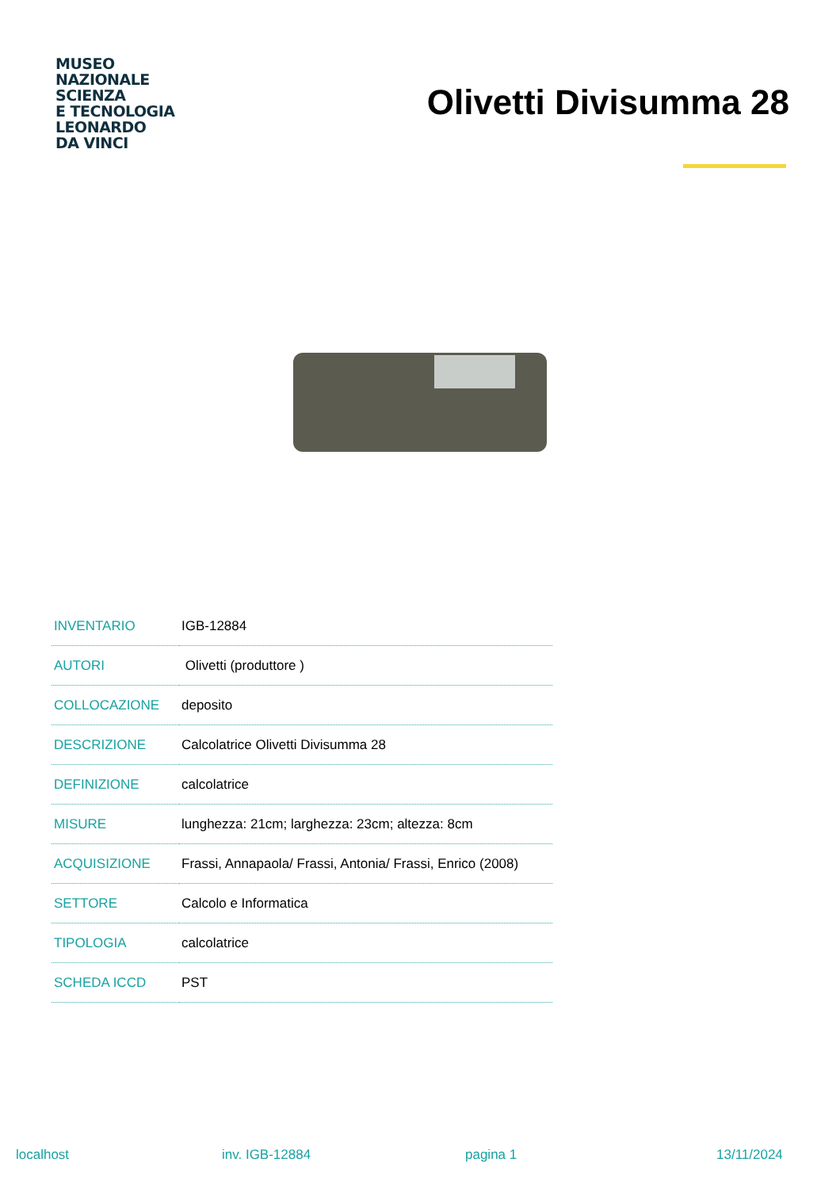MUSEO
NAZIONALE
SCIENZA
E TECNOLOGIA
LEONARDO
DA VINCI
Olivetti Divisumma 28
| INVENTARIO | IGB-12884 |
| AUTORI | Olivetti (produttore ) |
| COLLOCAZIONE | deposito |
| DESCRIZIONE | Calcolatrice Olivetti Divisumma 28 |
| DEFINIZIONE | calcolatrice |
| MISURE | lunghezza: 21cm; larghezza: 23cm; altezza: 8cm |
| ACQUISIZIONE | Frassi, Annapaola/ Frassi, Antonia/ Frassi, Enrico (2008) |
| SETTORE | Calcolo e Informatica |
| TIPOLOGIA | calcolatrice |
| SCHEDA ICCD | PST |
localhost inv. IGB-12884 pagina 1 13/11/2024